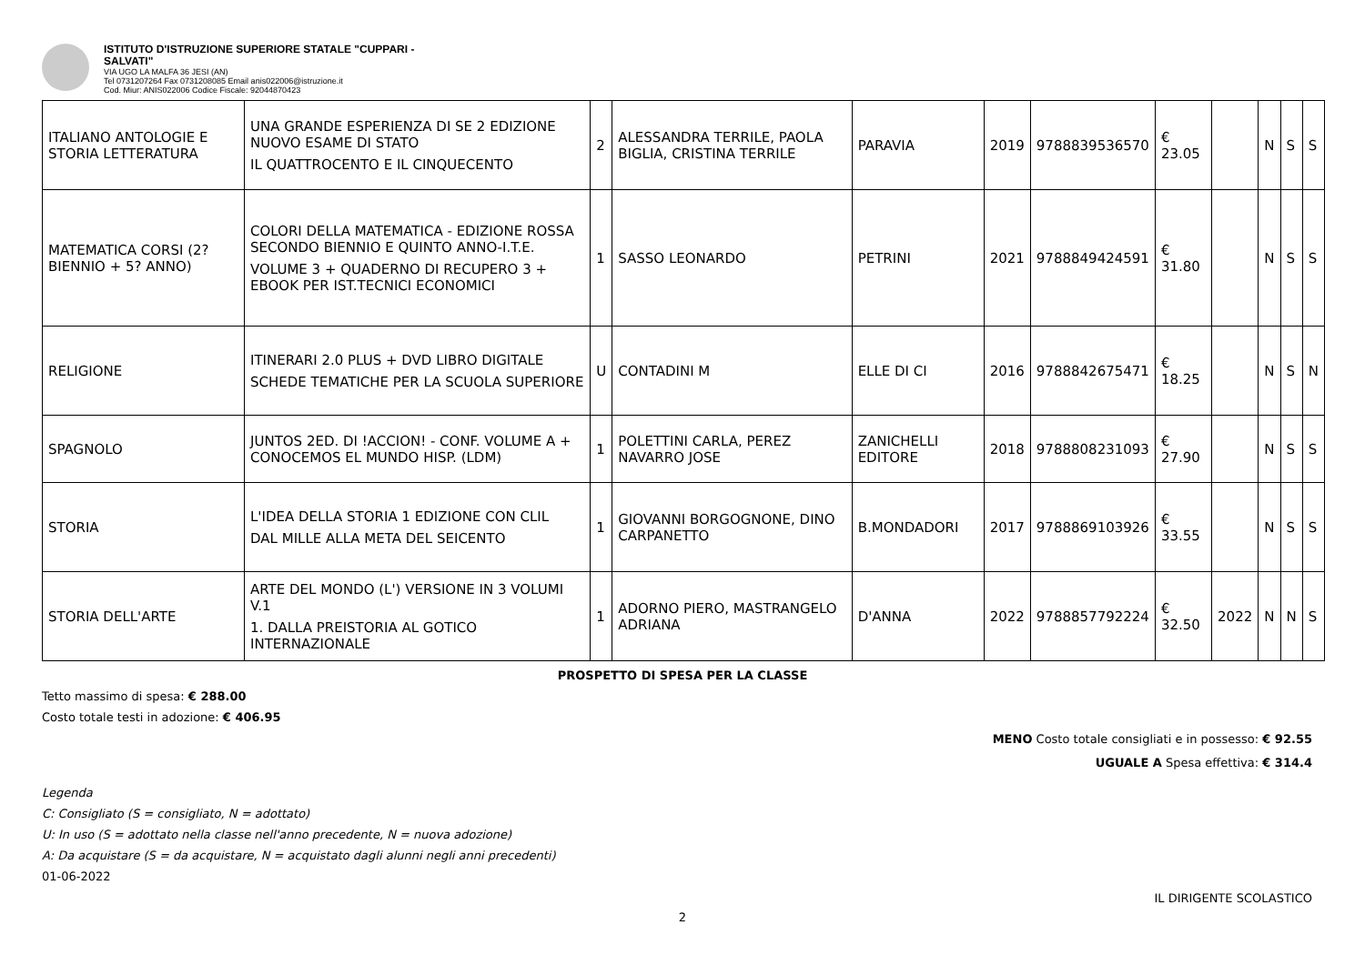ISTITUTO D'ISTRUZIONE SUPERIORE STATALE "CUPPARI -
SALVATI"
VIA UGO LA MALFA 36 JESI (AN)
Tel 0731207264 Fax 0731208085 Email anis022006@istruzione.it
Cod. Miur: ANIS022006 Codice Fiscale: 92044870423
| ITALIANO ANTOLOGIE E STORIA LETTERATURA | UNA GRANDE ESPERIENZA DI SE 2 EDIZIONE NUOVO ESAME DI STATO IL QUATTROCENTO E IL CINQUECENTO | 2 | ALESSANDRA TERRILE, PAOLA BIGLIA, CRISTINA TERRILE | PARAVIA | 2019 | 9788839536570 | € 23.05 | | N | S | S |
| MATEMATICA CORSI (2? BIENNIO + 5? ANNO) | COLORI DELLA MATEMATICA - EDIZIONE ROSSA SECONDO BIENNIO E QUINTO ANNO-I.T.E. VOLUME 3 + QUADERNO DI RECUPERO 3 + EBOOK PER IST.TECNICI ECONOMICI | 1 | SASSO LEONARDO | PETRINI | 2021 | 9788849424591 | € 31.80 | | N | S | S |
| RELIGIONE | ITINERARI 2.0 PLUS + DVD LIBRO DIGITALE SCHEDE TEMATICHE PER LA SCUOLA SUPERIORE | U | CONTADINI M | ELLE DI CI | 2016 | 9788842675471 | € 18.25 | | N | S | N |
| SPAGNOLO | JUNTOS 2ED. DI !ACCION! - CONF. VOLUME A + CONOCEMOS EL MUNDO HISP. (LDM) | 1 | POLETTINI CARLA, PEREZ NAVARRO JOSE | ZANICHELLI EDITORE | 2018 | 9788808231093 | € 27.90 | | N | S | S |
| STORIA | L'IDEA DELLA STORIA 1 EDIZIONE CON CLIL DAL MILLE ALLA META DEL SEICENTO | 1 | GIOVANNI BORGOGNONE, DINO CARPANETTO | B.MONDADORI | 2017 | 9788869103926 | € 33.55 | | N | S | S |
| STORIA DELL'ARTE | ARTE DEL MONDO (L') VERSIONE IN 3 VOLUMI V.1 1. DALLA PREISTORIA AL GOTICO INTERNAZIONALE | 1 | ADORNO PIERO, MASTRANGELO ADRIANA | D'ANNA | 2022 | 9788857792224 | € 32.50 | 2022 | N | N | S |
PROSPETTO DI SPESA PER LA CLASSE
Tetto massimo di spesa: € 288.00
Costo totale testi in adozione: € 406.95
MENO Costo totale consigliati e in possesso: € 92.55
UGUALE A Spesa effettiva: € 314.4
Legenda
C: Consigliato (S = consigliato, N = adottato)
U: In uso (S = adottato nella classe nell'anno precedente, N = nuova adozione)
A: Da acquistare (S = da acquistare, N = acquistato dagli alunni negli anni precedenti)
01-06-2022
IL DIRIGENTE SCOLASTICO
2